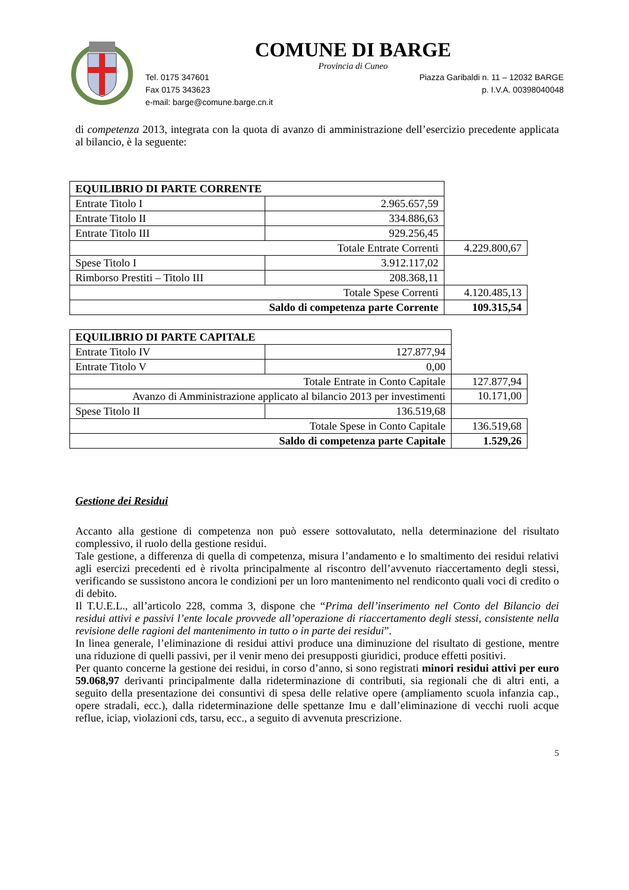COMUNE DI BARGE
Provincia di Cuneo
Tel. 0175 347601 Piazza Garibaldi n. 11 – 12032 BARGE
Fax 0175 343623 p. I.V.A. 00398040048
e-mail: barge@comune.barge.cn.it
di competenza 2013, integrata con la quota di avanzo di amministrazione dell’esercizio precedente applicata al bilancio, è la seguente:
| EQUILIBRIO DI PARTE CORRENTE | | |
| Entrate Titolo I | 2.965.657,59 | |
| Entrate Titolo II | 334.886,63 | |
| Entrate Titolo III | 929.256,45 | |
| Totale Entrate Correnti | | 4.229.800,67 |
| Spese Titolo I | 3.912.117,02 | |
| Rimborso Prestiti – Titolo III | 208.368,11 | |
| Totale Spese Correnti | | 4.120.485,13 |
| Saldo di competenza parte Corrente | | 109.315,54 |
| EQUILIBRIO DI PARTE CAPITALE | | |
| Entrate Titolo IV | 127.877,94 | |
| Entrate Titolo V | 0,00 | |
| Totale Entrate in Conto Capitale | | 127.877,94 |
| Avanzo di Amministrazione applicato al bilancio 2013 per investimenti | | 10.171,00 |
| Spese Titolo II | 136.519,68 | |
| Totale Spese in Conto Capitale | | 136.519,68 |
| Saldo di competenza parte Capitale | | 1.529,26 |
Gestione dei Residui
Accanto alla gestione di competenza non può essere sottovalutato, nella determinazione del risultato complessivo, il ruolo della gestione residui.
Tale gestione, a differenza di quella di competenza, misura l’andamento e lo smaltimento dei residui relativi agli esercizi precedenti ed è rivolta principalmente al riscontro dell’avvenuto riaccertamento degli stessi, verificando se sussistono ancora le condizioni per un loro mantenimento nel rendiconto quali voci di credito o di debito.
Il T.U.E.L., all’articolo 228, comma 3, dispone che “Prima dell’inserimento nel Conto del Bilancio dei residui attivi e passivi l’ente locale provvede all’operazione di riaccertamento degli stessi, consistente nella revisione delle ragioni del mantenimento in tutto o in parte dei residui”.
In linea generale, l’eliminazione di residui attivi produce una diminuzione del risultato di gestione, mentre una riduzione di quelli passivi, per il venir meno dei presupposti giuridici, produce effetti positivi.
Per quanto concerne la gestione dei residui, in corso d’anno, si sono registrati minori residui attivi per euro 59.068,97 derivanti principalmente dalla rideterminazione di contributi, sia regionali che di altri enti, a seguito della presentazione dei consuntivi di spesa delle relative opere (ampliamento scuola infanzia cap., opere stradali, ecc.), dalla rideterminazione delle spettanze Imu e dall’eliminazione di vecchi ruoli acque reflue, iciap, violazioni cds, tarsu, ecc., a seguito di avvenuta prescrizione.
5